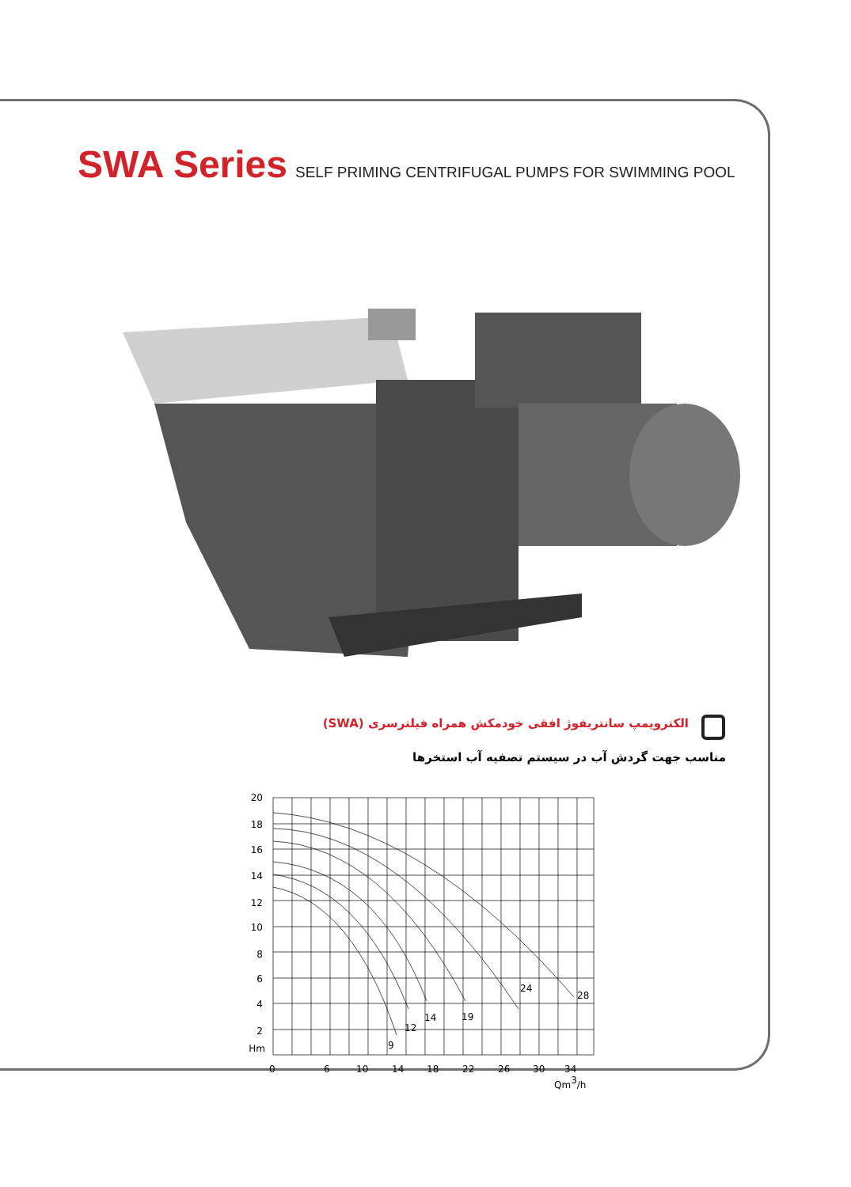SWA Series SELF PRIMING CENTRIFUGAL PUMPS FOR SWIMMING POOL
الکتروپمپ سانتریفوژ افقی خودمکش همراه فیلترسری (SWA)
مناسب جهت گردش آب در سیستم تصفیه آب استخرها
20
18
16
14
12
10
8
6
4
2
Hm
9
12
14
19
24
28
0
6
10
14
18
22
26
30
34
Qm3/h